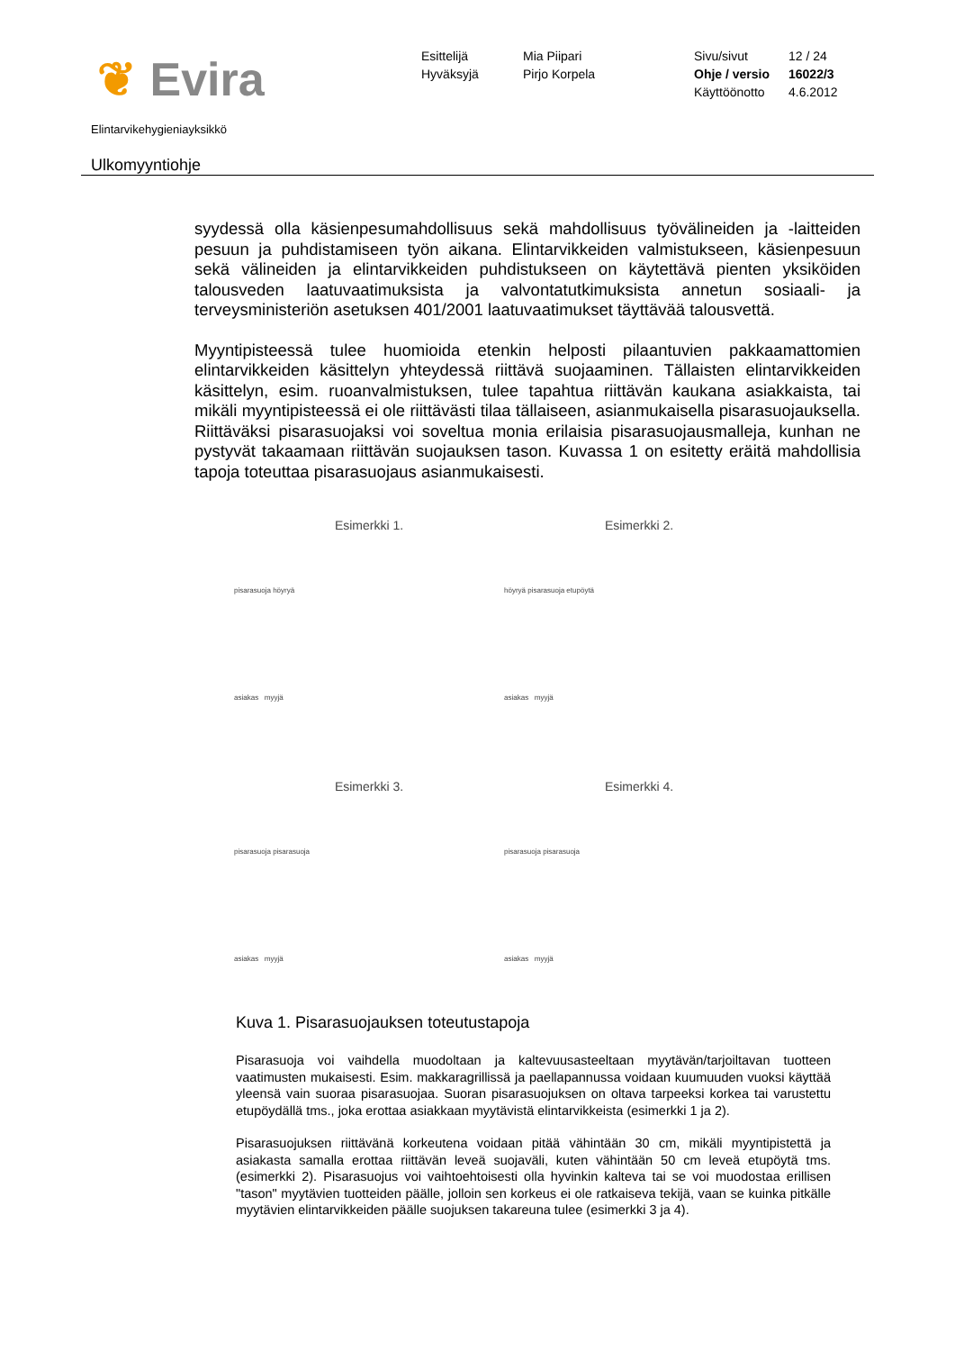❦ Evira
Esittelijä
Hyväksyjä
Mia Piipari
Pirjo Korpela
Sivu/sivut
Ohje / versio
Käyttöönotto
12 / 24
16022/3
4.6.2012
Elintarvikehygieniayksikkö
Ulkomyyntiohje
syydessä olla käsienpesumahdollisuus sekä mahdollisuus työvälineiden ja -laitteiden pesuun ja puhdistamiseen työn aikana. Elintarvikkeiden valmistukseen, käsienpesuun sekä välineiden ja elintarvikkeiden puhdistukseen on käytettävä pienten yksiköiden talousveden laatuvaatimuksista ja valvontatutkimuksista annetun sosiaali- ja terveysministeriön asetuksen 401/2001 laatuvaatimukset täyttävää talousvettä.
Myyntipisteessä tulee huomioida etenkin helposti pilaantuvien pakkaamattomien elintarvikkeiden käsittelyn yhteydessä riittävä suojaaminen. Tällaisten elintarvikkeiden käsittelyn, esim. ruoanvalmistuksen, tulee tapahtua riittävän kaukana asiakkaista, tai mikäli myyntipisteessä ei ole riittävästi tilaa tällaiseen, asianmukaisella pisarasuojauksella. Riittäväksi pisarasuojaksi voi soveltua monia erilaisia pisarasuojausmalleja, kunhan ne pystyvät takaamaan riittävän suojauksen tason. Kuvassa 1 on esitetty eräitä mahdollisia tapoja toteuttaa pisarasuojaus asianmukaisesti.
Esimerkki 1.
pisarasuoja höyryä
asiakas myyjä
Esimerkki 2.
höyryä pisarasuoja etupöytä
asiakas myyjä
Esimerkki 3.
pisarasuoja pisarasuoja
asiakas myyjä
Esimerkki 4.
pisarasuoja pisarasuoja
asiakas myyjä
Kuva 1. Pisarasuojauksen toteutustapoja
Pisarasuoja voi vaihdella muodoltaan ja kaltevuusasteeltaan myytävän/tarjoiltavan tuotteen vaatimusten mukaisesti. Esim. makkaragrillissä ja paellapannussa voidaan kuumuuden vuoksi käyttää yleensä vain suoraa pisarasuojaa. Suoran pisarasuojuksen on oltava tarpeeksi korkea tai varustettu etupöydällä tms., joka erottaa asiakkaan myytävistä elintarvikkeista (esimerkki 1 ja 2).
Pisarasuojuksen riittävänä korkeutena voidaan pitää vähintään 30 cm, mikäli myyntipistettä ja asiakasta samalla erottaa riittävän leveä suojaväli, kuten vähintään 50 cm leveä etupöytä tms. (esimerkki 2). Pisarasuojus voi vaihtoehtoisesti olla hyvinkin kalteva tai se voi muodostaa erillisen "tason" myytävien tuotteiden päälle, jolloin sen korkeus ei ole ratkaiseva tekijä, vaan se kuinka pitkälle myytävien elintarvikkeiden päälle suojuksen takareuna tulee (esimerkki 3 ja 4).